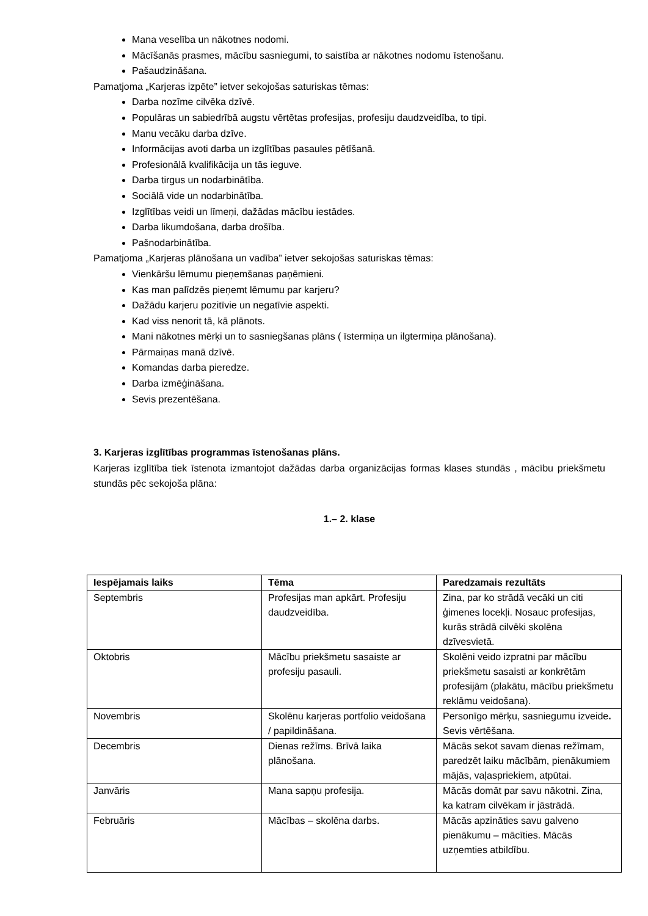Mana veselība un nākotnes nodomi.
Mācīšanās prasmes, mācību sasniegumi, to saistība ar nākotnes nodomu īstenošanu.
Pašaudzināšana.
Pamatjoma „Karjeras izpēte” ietver sekojošas saturiskas tēmas:
Darba nozīme cilvēka dzīvē.
Populāras un sabiedrībā augstu vērtētas profesijas, profesiju daudzveidība, to tipi.
Manu vecāku darba dzīve.
Informācijas avoti darba un izglītības pasaules pētīšanā.
Profesionālā kvalifikācija un tās ieguve.
Darba tirgus un nodarbinātība.
Sociālā vide un nodarbinātība.
Izglītības veidi un līmeņi, dažādas mācību iestādes.
Darba likumdošana, darba drošība.
Pašnodarbinātība.
Pamatjoma „Karjeras plānošana un vadība” ietver sekojošas saturiskas tēmas:
Vienkāršu lēmumu pieņemšanas paņēmieni.
Kas man palīdzēs pieņemt lēmumu par karjeru?
Dažādu karjeru pozitīvie un negatīvie aspekti.
Kad viss nenorit tā, kā plānots.
Mani nākotnes mērķi un to sasniegšanas plāns ( īstermiņa un ilgtermiņa plānošana).
Pārmaiņas manā dzīvē.
Komandas darba pieredze.
Darba izmēģināšana.
Sevis prezentēšana.
3. Karjeras izglītības programmas īstenošanas plāns.
Karjeras izglītība tiek īstenota izmantojot dažādas darba organizācijas formas klases stundās , mācību priekšmetu stundās pēc sekojoša plāna:
1.– 2. klase
| Iespējamais laiks | Tēma | Paredzamais rezultāts |
| --- | --- | --- |
| Septembris | Profesijas man apkārt. Profesiju daudzveidība. | Zina, par ko strādā vecāki un citi ģimenes locekļi. Nosauc profesijas, kurās strādā cilvēki skolēna dzīvesvietā. |
| Oktobris | Mācību priekšmetu sasaiste ar profesiju pasauli. | Skolēni veido izpratni par mācību priekšmetu sasaisti ar konkrētām profesijām (plakātu, mācību priekšmetu reklāmu veidošana). |
| Novembris | Skolēnu karjeras portfolio veidošana / papildināšana. | Personīgo mērķu, sasniegumu izveide . Sevis vērtēšana. |
| Decembris | Dienas režīms. Brīvā laika plānošana. | Mācās sekot savam dienas režīmam, paredzēt laiku mācībām, pienākumiem mājās, vaļaspriekiem, atpūtai. |
| Janvāris | Mana sapņu profesija. | Mācās domāt par savu nākotni. Zina, ka katram cilvēkam ir jāstrādā. |
| Februāris | Mācības – skolēna darbs. | Mācās apzināties savu galveno pienākumu – mācīties. Mācās uzņemties atbildību. |